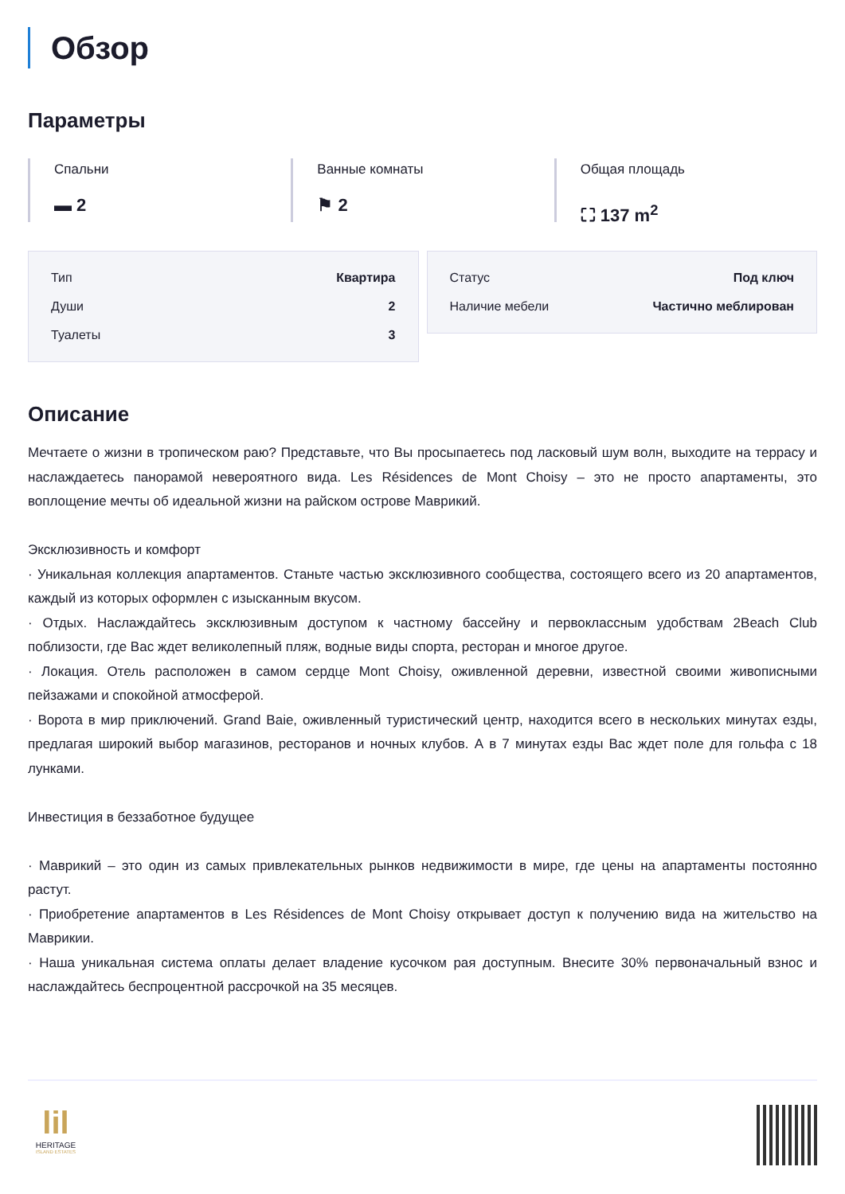Обзор
Параметры
Спальни
▬ 2
Ванные комнаты
⚑ 2
Общая площадь
⛶ 137 m<sup>2</sup>
| Тип | Квартира |
| Души | 2 |
| Туалеты | 3 |
| Статус | Под ключ |
| Наличие мебели | Частично меблирован |
Описание
Мечтаете о жизни в тропическом раю? Представьте, что Вы просыпаетесь под ласковый шум волн, выходите на террасу и наслаждаетесь панорамой невероятного вида. Les Résidences de Mont Choisy – это не просто апартаменты, это воплощение мечты об идеальной жизни на райском острове Маврикий.
Эксклюзивность и комфорт
· Уникальная коллекция апартаментов. Станьте частью эксклюзивного сообщества, состоящего всего из 20 апартаментов, каждый из которых оформлен с изысканным вкусом.
· Отдых. Наслаждайтесь эксклюзивным доступом к частному бассейну и первоклассным удобствам 2Beach Club поблизости, где Вас ждет великолепный пляж, водные виды спорта, ресторан и многое другое.
· Локация. Отель расположен в самом сердце Mont Choisy, оживленной деревни, известной своими живописными пейзажами и спокойной атмосферой.
· Ворота в мир приключений. Grand Baie, оживленный туристический центр, находится всего в нескольких минутах езды, предлагая широкий выбор магазинов, ресторанов и ночных клубов. А в 7 минутах езды Вас ждет поле для гольфа с 18 лунками.
Инвестиция в беззаботное будущее
· Маврикий – это один из самых привлекательных рынков недвижимости в мире, где цены на апартаменты постоянно растут.
· Приобретение апартаментов в Les Résidences de Mont Choisy открывает доступ к получению вида на жительство на Маврикии.
· Наша уникальная система оплаты делает владение кусочком рая доступным. Внесите 30% первоначальный взнос и наслаждайтесь беспроцентной рассрочкой на 35 месяцев.
lil
HERITAGE
ISLAND ESTATES